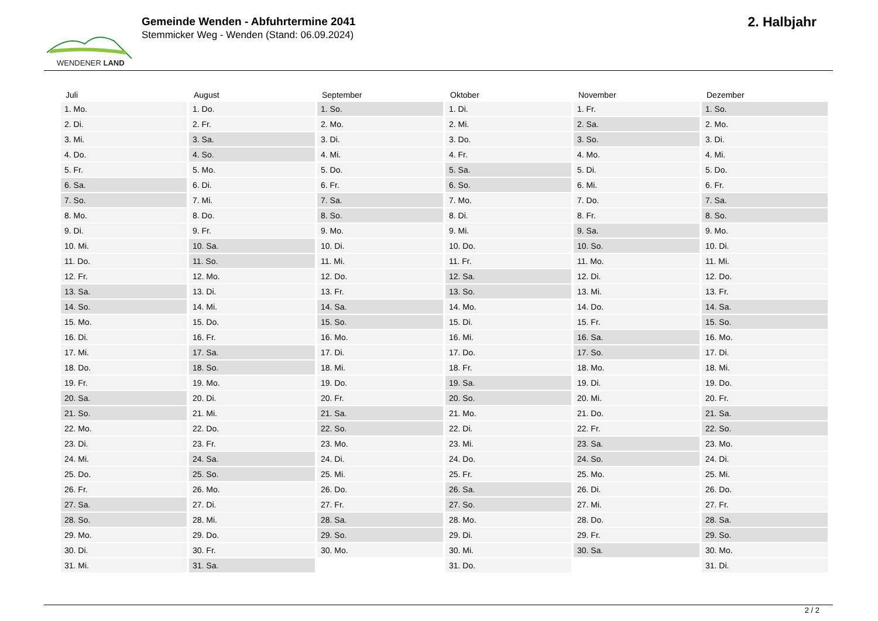WENDENER LAND
Gemeinde Wenden - Abfuhrtermine 2041
Stemmicker Weg - Wenden (Stand: 06.09.2024)
2. Halbjahr
| Juli | August | September | Oktober | November | Dezember |
| --- | --- | --- | --- | --- | --- |
| 1. Mo. | 1. Do. | 1. So. | 1. Di. | 1. Fr. | 1. So. |
| 2. Di. | 2. Fr. | 2. Mo. | 2. Mi. | 2. Sa. | 2. Mo. |
| 3. Mi. | 3. Sa. | 3. Di. | 3. Do. | 3. So. | 3. Di. |
| 4. Do. | 4. So. | 4. Mi. | 4. Fr. | 4. Mo. | 4. Mi. |
| 5. Fr. | 5. Mo. | 5. Do. | 5. Sa. | 5. Di. | 5. Do. |
| 6. Sa. | 6. Di. | 6. Fr. | 6. So. | 6. Mi. | 6. Fr. |
| 7. So. | 7. Mi. | 7. Sa. | 7. Mo. | 7. Do. | 7. Sa. |
| 8. Mo. | 8. Do. | 8. So. | 8. Di. | 8. Fr. | 8. So. |
| 9. Di. | 9. Fr. | 9. Mo. | 9. Mi. | 9. Sa. | 9. Mo. |
| 10. Mi. | 10. Sa. | 10. Di. | 10. Do. | 10. So. | 10. Di. |
| 11. Do. | 11. So. | 11. Mi. | 11. Fr. | 11. Mo. | 11. Mi. |
| 12. Fr. | 12. Mo. | 12. Do. | 12. Sa. | 12. Di. | 12. Do. |
| 13. Sa. | 13. Di. | 13. Fr. | 13. So. | 13. Mi. | 13. Fr. |
| 14. So. | 14. Mi. | 14. Sa. | 14. Mo. | 14. Do. | 14. Sa. |
| 15. Mo. | 15. Do. | 15. So. | 15. Di. | 15. Fr. | 15. So. |
| 16. Di. | 16. Fr. | 16. Mo. | 16. Mi. | 16. Sa. | 16. Mo. |
| 17. Mi. | 17. Sa. | 17. Di. | 17. Do. | 17. So. | 17. Di. |
| 18. Do. | 18. So. | 18. Mi. | 18. Fr. | 18. Mo. | 18. Mi. |
| 19. Fr. | 19. Mo. | 19. Do. | 19. Sa. | 19. Di. | 19. Do. |
| 20. Sa. | 20. Di. | 20. Fr. | 20. So. | 20. Mi. | 20. Fr. |
| 21. So. | 21. Mi. | 21. Sa. | 21. Mo. | 21. Do. | 21. Sa. |
| 22. Mo. | 22. Do. | 22. So. | 22. Di. | 22. Fr. | 22. So. |
| 23. Di. | 23. Fr. | 23. Mo. | 23. Mi. | 23. Sa. | 23. Mo. |
| 24. Mi. | 24. Sa. | 24. Di. | 24. Do. | 24. So. | 24. Di. |
| 25. Do. | 25. So. | 25. Mi. | 25. Fr. | 25. Mo. | 25. Mi. |
| 26. Fr. | 26. Mo. | 26. Do. | 26. Sa. | 26. Di. | 26. Do. |
| 27. Sa. | 27. Di. | 27. Fr. | 27. So. | 27. Mi. | 27. Fr. |
| 28. So. | 28. Mi. | 28. Sa. | 28. Mo. | 28. Do. | 28. Sa. |
| 29. Mo. | 29. Do. | 29. So. | 29. Di. | 29. Fr. | 29. So. |
| 30. Di. | 30. Fr. | 30. Mo. | 30. Mi. | 30. Sa. | 30. Mo. |
| 31. Mi. | 31. Sa. | | 31. Do. | | 31. Di. |
2 / 2